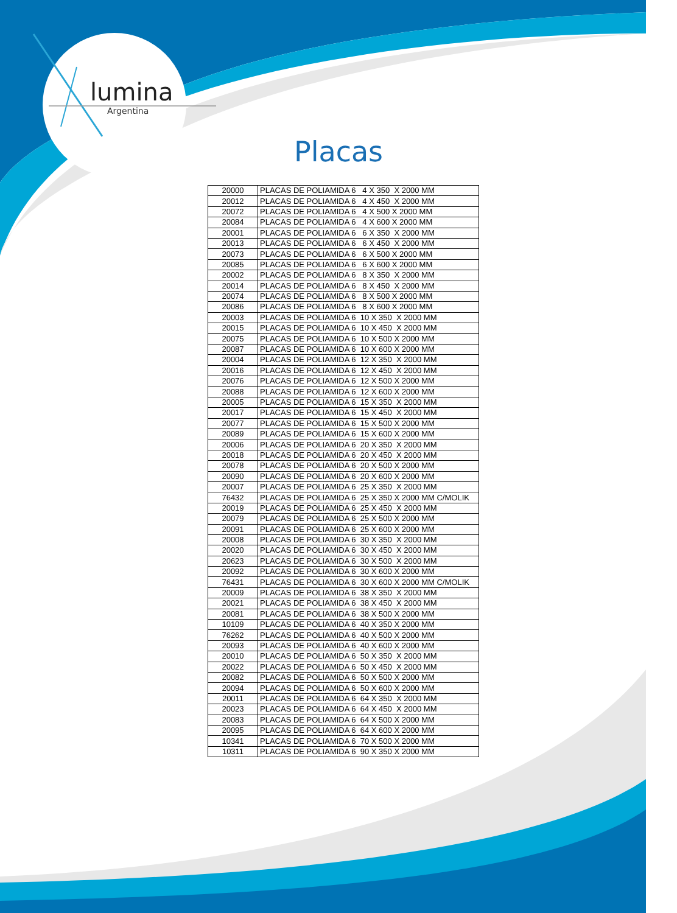lumina
Argentina
Placas
| 20000 | PLACAS DE POLIAMIDA 6 4 X 350 X 2000 MM |
| 20012 | PLACAS DE POLIAMIDA 6 4 X 450 X 2000 MM |
| 20072 | PLACAS DE POLIAMIDA 6 4 X 500 X 2000 MM |
| 20084 | PLACAS DE POLIAMIDA 6 4 X 600 X 2000 MM |
| 20001 | PLACAS DE POLIAMIDA 6 6 X 350 X 2000 MM |
| 20013 | PLACAS DE POLIAMIDA 6 6 X 450 X 2000 MM |
| 20073 | PLACAS DE POLIAMIDA 6 6 X 500 X 2000 MM |
| 20085 | PLACAS DE POLIAMIDA 6 6 X 600 X 2000 MM |
| 20002 | PLACAS DE POLIAMIDA 6 8 X 350 X 2000 MM |
| 20014 | PLACAS DE POLIAMIDA 6 8 X 450 X 2000 MM |
| 20074 | PLACAS DE POLIAMIDA 6 8 X 500 X 2000 MM |
| 20086 | PLACAS DE POLIAMIDA 6 8 X 600 X 2000 MM |
| 20003 | PLACAS DE POLIAMIDA 6 10 X 350 X 2000 MM |
| 20015 | PLACAS DE POLIAMIDA 6 10 X 450 X 2000 MM |
| 20075 | PLACAS DE POLIAMIDA 6 10 X 500 X 2000 MM |
| 20087 | PLACAS DE POLIAMIDA 6 10 X 600 X 2000 MM |
| 20004 | PLACAS DE POLIAMIDA 6 12 X 350 X 2000 MM |
| 20016 | PLACAS DE POLIAMIDA 6 12 X 450 X 2000 MM |
| 20076 | PLACAS DE POLIAMIDA 6 12 X 500 X 2000 MM |
| 20088 | PLACAS DE POLIAMIDA 6 12 X 600 X 2000 MM |
| 20005 | PLACAS DE POLIAMIDA 6 15 X 350 X 2000 MM |
| 20017 | PLACAS DE POLIAMIDA 6 15 X 450 X 2000 MM |
| 20077 | PLACAS DE POLIAMIDA 6 15 X 500 X 2000 MM |
| 20089 | PLACAS DE POLIAMIDA 6 15 X 600 X 2000 MM |
| 20006 | PLACAS DE POLIAMIDA 6 20 X 350 X 2000 MM |
| 20018 | PLACAS DE POLIAMIDA 6 20 X 450 X 2000 MM |
| 20078 | PLACAS DE POLIAMIDA 6 20 X 500 X 2000 MM |
| 20090 | PLACAS DE POLIAMIDA 6 20 X 600 X 2000 MM |
| 20007 | PLACAS DE POLIAMIDA 6 25 X 350 X 2000 MM |
| 76432 | PLACAS DE POLIAMIDA 6 25 X 350 X 2000 MM C/MOLIK |
| 20019 | PLACAS DE POLIAMIDA 6 25 X 450 X 2000 MM |
| 20079 | PLACAS DE POLIAMIDA 6 25 X 500 X 2000 MM |
| 20091 | PLACAS DE POLIAMIDA 6 25 X 600 X 2000 MM |
| 20008 | PLACAS DE POLIAMIDA 6 30 X 350 X 2000 MM |
| 20020 | PLACAS DE POLIAMIDA 6 30 X 450 X 2000 MM |
| 20623 | PLACAS DE POLIAMIDA 6 30 X 500 X 2000 MM |
| 20092 | PLACAS DE POLIAMIDA 6 30 X 600 X 2000 MM |
| 76431 | PLACAS DE POLIAMIDA 6 30 X 600 X 2000 MM C/MOLIK |
| 20009 | PLACAS DE POLIAMIDA 6 38 X 350 X 2000 MM |
| 20021 | PLACAS DE POLIAMIDA 6 38 X 450 X 2000 MM |
| 20081 | PLACAS DE POLIAMIDA 6 38 X 500 X 2000 MM |
| 10109 | PLACAS DE POLIAMIDA 6 40 X 350 X 2000 MM |
| 76262 | PLACAS DE POLIAMIDA 6 40 X 500 X 2000 MM |
| 20093 | PLACAS DE POLIAMIDA 6 40 X 600 X 2000 MM |
| 20010 | PLACAS DE POLIAMIDA 6 50 X 350 X 2000 MM |
| 20022 | PLACAS DE POLIAMIDA 6 50 X 450 X 2000 MM |
| 20082 | PLACAS DE POLIAMIDA 6 50 X 500 X 2000 MM |
| 20094 | PLACAS DE POLIAMIDA 6 50 X 600 X 2000 MM |
| 20011 | PLACAS DE POLIAMIDA 6 64 X 350 X 2000 MM |
| 20023 | PLACAS DE POLIAMIDA 6 64 X 450 X 2000 MM |
| 20083 | PLACAS DE POLIAMIDA 6 64 X 500 X 2000 MM |
| 20095 | PLACAS DE POLIAMIDA 6 64 X 600 X 2000 MM |
| 10341 | PLACAS DE POLIAMIDA 6 70 X 500 X 2000 MM |
| 10311 | PLACAS DE POLIAMIDA 6 90 X 350 X 2000 MM |